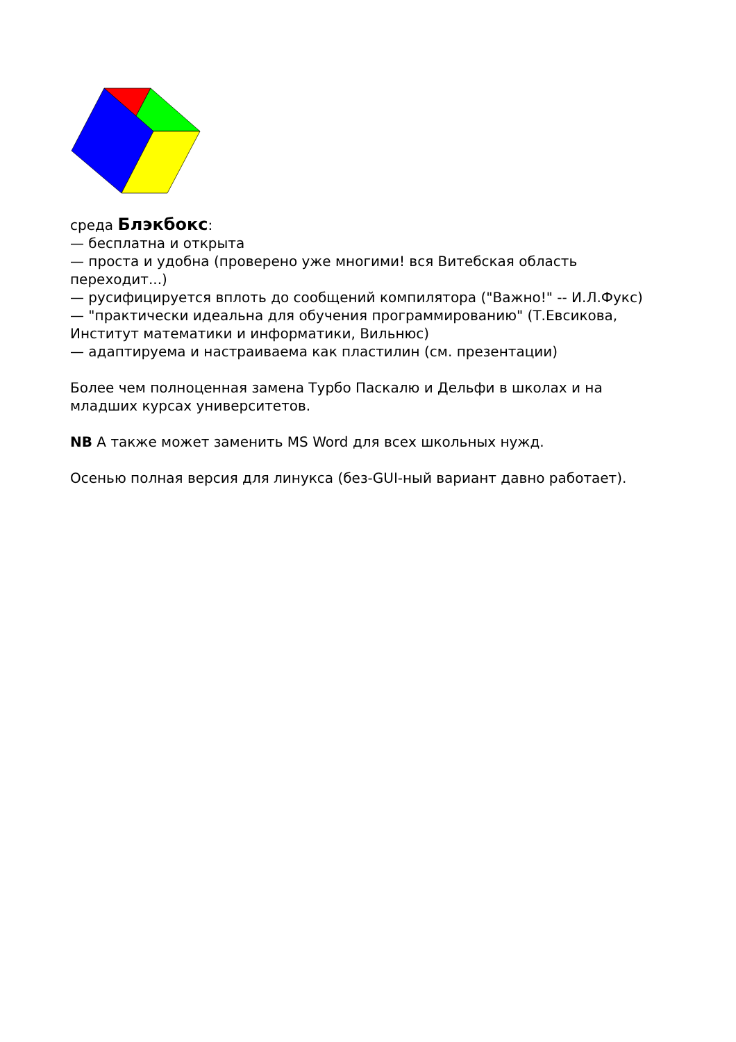среда Блэкбокс:
— бесплатна и открыта
— проста и удобна (проверено уже многими! вся Витебская область переходит...)
— русифицируется вплоть до сообщений компилятора ("Важно!" -- И.Л.Фукс)
— "практически идеальна для обучения программированию" (Т.Евсикова, Институт математики и информатики, Вильнюс)
— адаптируема и настраиваема как пластилин (см. презентации)
Более чем полноценная замена Турбо Паскалю и Дельфи в школах и на младших курсах университетов.
NB А также может заменить MS Word для всех школьных нужд.
Осенью полная версия для линукса (без-GUI-ный вариант давно работает).